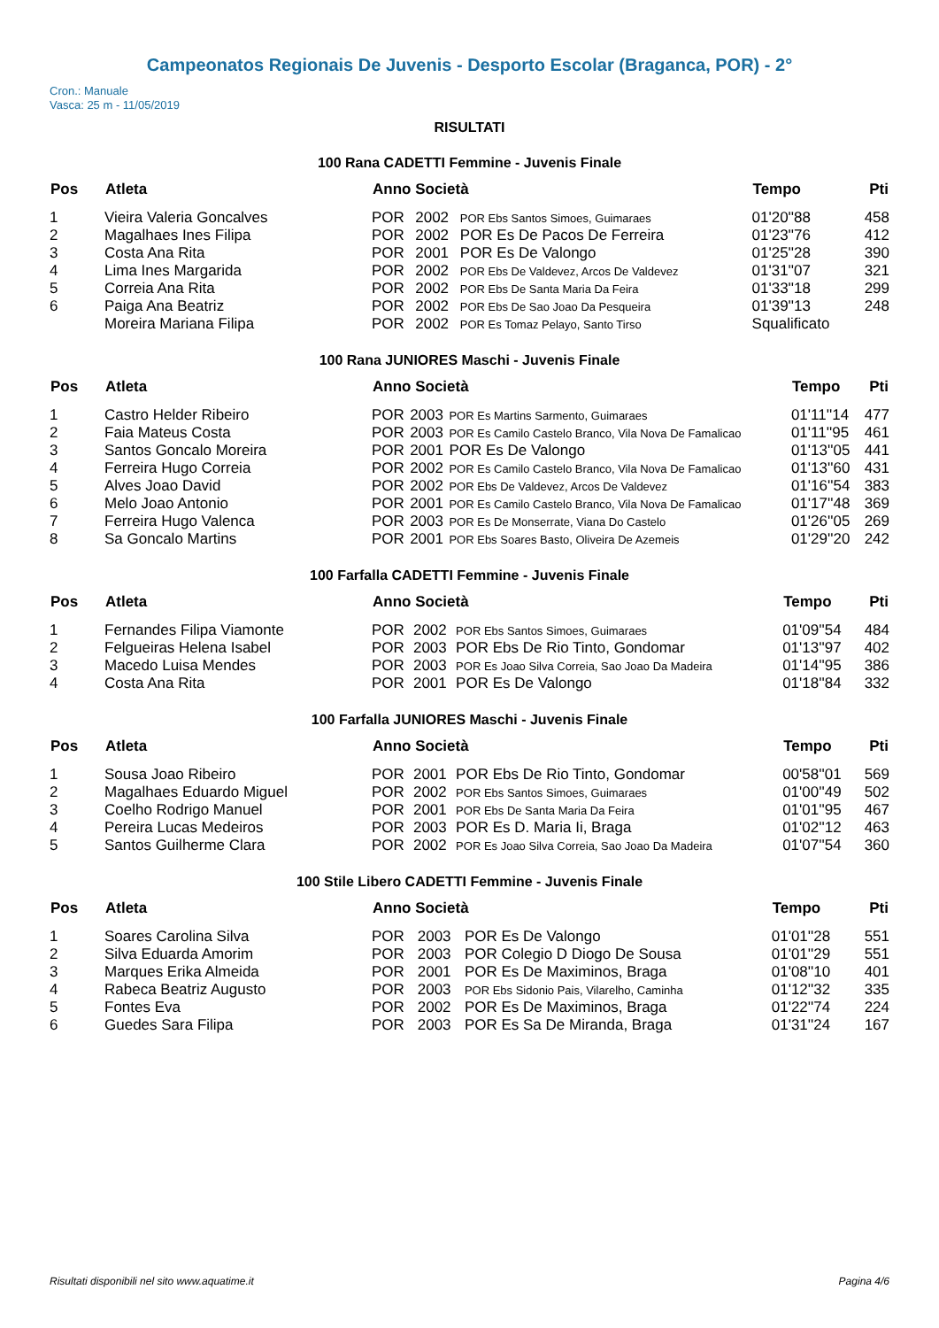Campeonatos Regionais De Juvenis - Desporto Escolar (Braganca, POR) - 2°
Cron.: Manuale
Vasca: 25 m - 11/05/2019
RISULTATI
100 Rana CADETTI Femmine - Juvenis Finale
| Pos | Atleta | Anno Società | | | Tempo | Pti |
| --- | --- | --- | --- | --- | --- | --- |
| 1 | Vieira Valeria Goncalves | POR | 2002 | POR Ebs Santos Simoes, Guimaraes | 01'20''88 | 458 |
| 2 | Magalhaes Ines Filipa | POR | 2002 | POR Es De Pacos De Ferreira | 01'23''76 | 412 |
| 3 | Costa Ana Rita | POR | 2001 | POR Es De Valongo | 01'25''28 | 390 |
| 4 | Lima Ines Margarida | POR | 2002 | POR Ebs De Valdevez, Arcos De Valdevez | 01'31''07 | 321 |
| 5 | Correia Ana Rita | POR | 2002 | POR Ebs De Santa Maria Da Feira | 01'33''18 | 299 |
| 6 | Paiga Ana Beatriz | POR | 2002 | POR Ebs De Sao Joao Da Pesqueira | 01'39''13 | 248 |
| | Moreira Mariana Filipa | POR | 2002 | POR Es Tomaz Pelayo, Santo Tirso | Squalificato | |
100 Rana JUNIORES Maschi - Juvenis Finale
| Pos | Atleta | Anno Società | | | Tempo | Pti |
| --- | --- | --- | --- | --- | --- | --- |
| 1 | Castro Helder Ribeiro | POR | 2003 | POR Es Martins Sarmento, Guimaraes | 01'11''14 | 477 |
| 2 | Faia Mateus Costa | POR | 2003 | POR Es Camilo Castelo Branco, Vila Nova De Famalicao | 01'11''95 | 461 |
| 3 | Santos Goncalo Moreira | POR | 2001 | POR Es De Valongo | 01'13''05 | 441 |
| 4 | Ferreira Hugo Correia | POR | 2002 | POR Es Camilo Castelo Branco, Vila Nova De Famalicao | 01'13''60 | 431 |
| 5 | Alves Joao David | POR | 2002 | POR Ebs De Valdevez, Arcos De Valdevez | 01'16''54 | 383 |
| 6 | Melo Joao Antonio | POR | 2001 | POR Es Camilo Castelo Branco, Vila Nova De Famalicao | 01'17''48 | 369 |
| 7 | Ferreira Hugo Valenca | POR | 2003 | POR Es De Monserrate, Viana Do Castelo | 01'26''05 | 269 |
| 8 | Sa Goncalo Martins | POR | 2001 | POR Ebs Soares Basto, Oliveira De Azemeis | 01'29''20 | 242 |
100 Farfalla CADETTI Femmine - Juvenis Finale
| Pos | Atleta | Anno Società | | | Tempo | Pti |
| --- | --- | --- | --- | --- | --- | --- |
| 1 | Fernandes Filipa Viamonte | POR | 2002 | POR Ebs Santos Simoes, Guimaraes | 01'09''54 | 484 |
| 2 | Felgueiras Helena Isabel | POR | 2003 | POR Ebs De Rio Tinto, Gondomar | 01'13''97 | 402 |
| 3 | Macedo Luisa Mendes | POR | 2003 | POR Es Joao Silva Correia, Sao Joao Da Madeira | 01'14''95 | 386 |
| 4 | Costa Ana Rita | POR | 2001 | POR Es De Valongo | 01'18''84 | 332 |
100 Farfalla JUNIORES Maschi - Juvenis Finale
| Pos | Atleta | Anno Società | | | Tempo | Pti |
| --- | --- | --- | --- | --- | --- | --- |
| 1 | Sousa Joao Ribeiro | POR | 2001 | POR Ebs De Rio Tinto, Gondomar | 00'58''01 | 569 |
| 2 | Magalhaes Eduardo Miguel | POR | 2002 | POR Ebs Santos Simoes, Guimaraes | 01'00''49 | 502 |
| 3 | Coelho Rodrigo Manuel | POR | 2001 | POR Ebs De Santa Maria Da Feira | 01'01''95 | 467 |
| 4 | Pereira Lucas Medeiros | POR | 2003 | POR Es D. Maria Ii, Braga | 01'02''12 | 463 |
| 5 | Santos Guilherme Clara | POR | 2002 | POR Es Joao Silva Correia, Sao Joao Da Madeira | 01'07''54 | 360 |
100 Stile Libero CADETTI Femmine - Juvenis Finale
| Pos | Atleta | Anno Società | | | Tempo | Pti |
| --- | --- | --- | --- | --- | --- | --- |
| 1 | Soares Carolina Silva | POR | 2003 | POR Es De Valongo | 01'01''28 | 551 |
| 2 | Silva Eduarda Amorim | POR | 2003 | POR Colegio D Diogo De Sousa | 01'01''29 | 551 |
| 3 | Marques Erika Almeida | POR | 2001 | POR Es De Maximinos, Braga | 01'08''10 | 401 |
| 4 | Rabeca Beatriz Augusto | POR | 2003 | POR Ebs Sidonio Pais, Vilarelho, Caminha | 01'12''32 | 335 |
| 5 | Fontes Eva | POR | 2002 | POR Es De Maximinos, Braga | 01'22''74 | 224 |
| 6 | Guedes Sara Filipa | POR | 2003 | POR Es Sa De Miranda, Braga | 01'31''24 | 167 |
Risultati disponibili nel sito www.aquatime.it Pagina 4/6